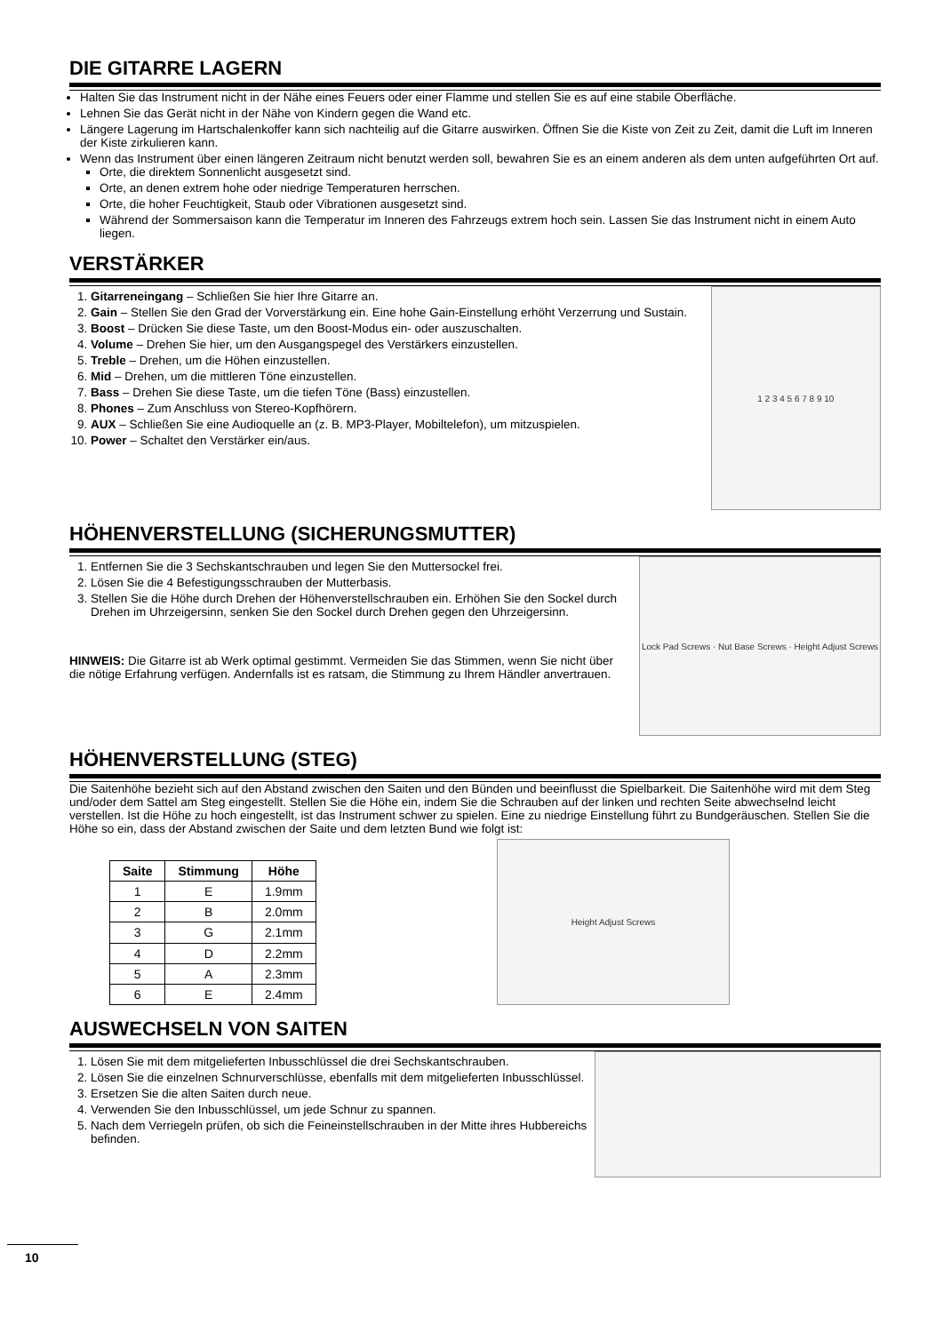DIE GITARRE LAGERN
Halten Sie das Instrument nicht in der Nähe eines Feuers oder einer Flamme und stellen Sie es auf eine stabile Oberfläche.
Lehnen Sie das Gerät nicht in der Nähe von Kindern gegen die Wand etc.
Längere Lagerung im Hartschalenkoffer kann sich nachteilig auf die Gitarre auswirken. Öffnen Sie die Kiste von Zeit zu Zeit, damit die Luft im Inneren der Kiste zirkulieren kann.
Wenn das Instrument über einen längeren Zeitraum nicht benutzt werden soll, bewahren Sie es an einem anderen als dem unten aufgeführten Ort auf.
Orte, die direktem Sonnenlicht ausgesetzt sind.
Orte, an denen extrem hohe oder niedrige Temperaturen herrschen.
Orte, die hoher Feuchtigkeit, Staub oder Vibrationen ausgesetzt sind.
Während der Sommersaison kann die Temperatur im Inneren des Fahrzeugs extrem hoch sein. Lassen Sie das Instrument nicht in einem Auto liegen.
VERSTÄRKER
1. Gitarreneingang – Schließen Sie hier Ihre Gitarre an.
2. Gain – Stellen Sie den Grad der Vorverstärkung ein. Eine hohe Gain-Einstellung erhöht Verzerrung und Sustain.
3. Boost – Drücken Sie diese Taste, um den Boost-Modus ein- oder auszuschalten.
4. Volume – Drehen Sie hier, um den Ausgangspegel des Verstärkers einzustellen.
5. Treble – Drehen, um die Höhen einzustellen.
6. Mid – Drehen, um die mittleren Töne einzustellen.
7. Bass – Drehen Sie diese Taste, um die tiefen Töne (Bass) einzustellen.
8. Phones – Zum Anschluss von Stereo-Kopfhörern.
9. AUX – Schließen Sie eine Audioquelle an (z. B. MP3-Player, Mobiltelefon), um mitzuspielen.
10. Power – Schaltet den Verstärker ein/aus.
1 2 3 4 5 6 7 8 9 10
HÖHENVERSTELLUNG (SICHERUNGSMUTTER)
1. Entfernen Sie die 3 Sechskantschrauben und legen Sie den Muttersockel frei.
2. Lösen Sie die 4 Befestigungsschrauben der Mutterbasis.
3. Stellen Sie die Höhe durch Drehen der Höhenverstellschrauben ein. Erhöhen Sie den Sockel durch Drehen im Uhrzeigersinn, senken Sie den Sockel durch Drehen gegen den Uhrzeigersinn.
HINWEIS: Die Gitarre ist ab Werk optimal gestimmt. Vermeiden Sie das Stimmen, wenn Sie nicht über die nötige Erfahrung verfügen. Andernfalls ist es ratsam, die Stimmung zu Ihrem Händler anvertrauen.
Lock Pad Screws · Nut Base Screws · Height Adjust Screws
HÖHENVERSTELLUNG (STEG)
Die Saitenhöhe bezieht sich auf den Abstand zwischen den Saiten und den Bünden und beeinflusst die Spielbarkeit. Die Saitenhöhe wird mit dem Steg und/oder dem Sattel am Steg eingestellt. Stellen Sie die Höhe ein, indem Sie die Schrauben auf der linken und rechten Seite abwechselnd leicht verstellen. Ist die Höhe zu hoch eingestellt, ist das Instrument schwer zu spielen. Eine zu niedrige Einstellung führt zu Bundgeräuschen. Stellen Sie die Höhe so ein, dass der Abstand zwischen der Saite und dem letzten Bund wie folgt ist:
| Saite | Stimmung | Höhe |
| --- | --- | --- |
| 1 | E | 1.9mm |
| 2 | B | 2.0mm |
| 3 | G | 2.1mm |
| 4 | D | 2.2mm |
| 5 | A | 2.3mm |
| 6 | E | 2.4mm |
Height Adjust Screws
AUSWECHSELN VON SAITEN
1. Lösen Sie mit dem mitgelieferten Inbusschlüssel die drei Sechskantschrauben.
2. Lösen Sie die einzelnen Schnurverschlüsse, ebenfalls mit dem mitgelieferten Inbusschlüssel.
3. Ersetzen Sie die alten Saiten durch neue.
4. Verwenden Sie den Inbusschlüssel, um jede Schnur zu spannen.
5. Nach dem Verriegeln prüfen, ob sich die Feineinstellschrauben in der Mitte ihres Hubbereichs befinden.
10